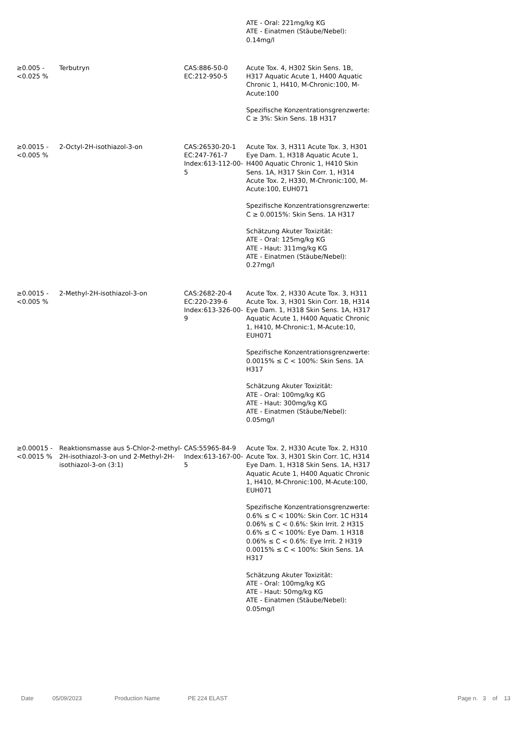| | | | ATE - Oral: 221mg/kg KG ATE - Einatmen (Stäube/Nebel): 0.14mg/l |
| ≥0.005 - <0.025 % | Terbutryn | CAS:886-50-0 EC:212-950-5 | Acute Tox. 4, H302 Skin Sens. 1B, H317 Aquatic Acute 1, H400 Aquatic Chronic 1, H410, M-Chronic:100, M-Acute:100 Spezifische Konzentrationsgrenzwerte: C ≥ 3%: Skin Sens. 1B H317 |
| ≥0.0015 - <0.005 % | 2-Octyl-2H-isothiazol-3-on | CAS:26530-20-1 EC:247-761-7 Index:613-112-00-5 | Acute Tox. 3, H311 Acute Tox. 3, H301 Eye Dam. 1, H318 Aquatic Acute 1, H400 Aquatic Chronic 1, H410 Skin Sens. 1A, H317 Skin Corr. 1, H314 Acute Tox. 2, H330, M-Chronic:100, M-Acute:100, EUH071 Spezifische Konzentrationsgrenzwerte: C ≥ 0.0015%: Skin Sens. 1A H317 Schätzung Akuter Toxizität: ATE - Oral: 125mg/kg KG ATE - Haut: 311mg/kg KG ATE - Einatmen (Stäube/Nebel): 0.27mg/l |
| ≥0.0015 - <0.005 % | 2-Methyl-2H-isothiazol-3-on | CAS:2682-20-4 EC:220-239-6 Index:613-326-00-9 | Acute Tox. 2, H330 Acute Tox. 3, H311 Acute Tox. 3, H301 Skin Corr. 1B, H314 Eye Dam. 1, H318 Skin Sens. 1A, H317 Aquatic Acute 1, H400 Aquatic Chronic 1, H410, M-Chronic:1, M-Acute:10, EUH071 Spezifische Konzentrationsgrenzwerte: 0.0015% ≤ C < 100%: Skin Sens. 1A H317 Schätzung Akuter Toxizität: ATE - Oral: 100mg/kg KG ATE - Haut: 300mg/kg KG ATE - Einatmen (Stäube/Nebel): 0.05mg/l |
| ≥0.00015 - <0.0015 % | Reaktionsmasse aus 5-Chlor-2-methyl-2H-isothiazol-3-on und 2-Methyl-2H-isothiazol-3-on (3:1) | CAS:55965-84-9 Index:613-167-00-5 | Acute Tox. 2, H330 Acute Tox. 2, H310 Acute Tox. 3, H301 Skin Corr. 1C, H314 Eye Dam. 1, H318 Skin Sens. 1A, H317 Aquatic Acute 1, H400 Aquatic Chronic 1, H410, M-Chronic:100, M-Acute:100, EUH071 Spezifische Konzentrationsgrenzwerte: 0.6% ≤ C < 100%: Skin Corr. 1C H314 0.06% ≤ C < 0.6%: Skin Irrit. 2 H315 0.6% ≤ C < 100%: Eye Dam. 1 H318 0.06% ≤ C < 0.6%: Eye Irrit. 2 H319 0.0015% ≤ C < 100%: Skin Sens. 1A H317 Schätzung Akuter Toxizität: ATE - Oral: 100mg/kg KG ATE - Haut: 50mg/kg KG ATE - Einatmen (Stäube/Nebel): 0.05mg/l |
Date 05/09/2023 Production Name PE 224 ELAST Page n. 3 of 13